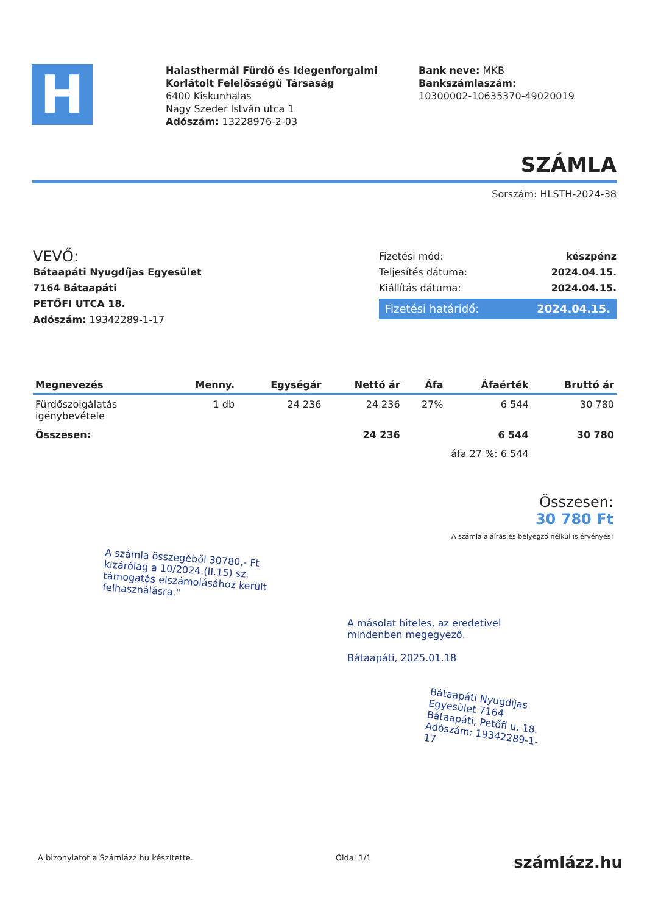H
Halasthermál Fürdő és Idegenforgalmi Korlátolt Felelősségű Társaság
6400 Kiskunhalas
Nagy Szeder István utca 1
Adószám: 13228976-2-03
Bank neve: MKB
Bankszámlaszám:
10300002-10635370-49020019
SZÁMLA
Sorszám: HLSTH-2024-38
VEVŐ:
Bátaapáti Nyugdíjas Egyesület
7164 Bátaapáti
PETŐFI UTCA 18.
Adószám: 19342289-1-17
Fizetési mód: készpénz
Teljesítés dátuma: 2024.04.15.
Kiállítás dátuma: 2024.04.15.
Fizetési határidő: 2024.04.15.
| Megnevezés | Menny. | Egységár | Nettó ár | Áfa | Áfaérték | Bruttó ár |
| --- | --- | --- | --- | --- | --- | --- |
| Fürdőszolgálatás igénybevétele | 1 db | 24 236 | 24 236 | 27% | 6 544 | 30 780 |
| Összesen: | | | 24 236 | | 6 544 | 30 780 |
| | | | | áfa 27 %: 6 544 | | |
Összesen:
30 780 Ft
A számla aláírás és bélyegző nélkül is érvényes!
A számla összegéből 30780,- Ft kizárólag a 10/2024.(II.15) sz. támogatás elszámolásához került felhasználásra."
A másolat hiteles, az eredetivel
mindenben megegyező.
Bátaapáti, 2025.01.18
Bátaapáti Nyugdíjas Egyesület 7164 Bátaapáti, Petőfi u. 18. Adószám: 19342289-1-17
A bizonylatot a Számlázz.hu készítette. Oldal 1/1 számlázz.hu